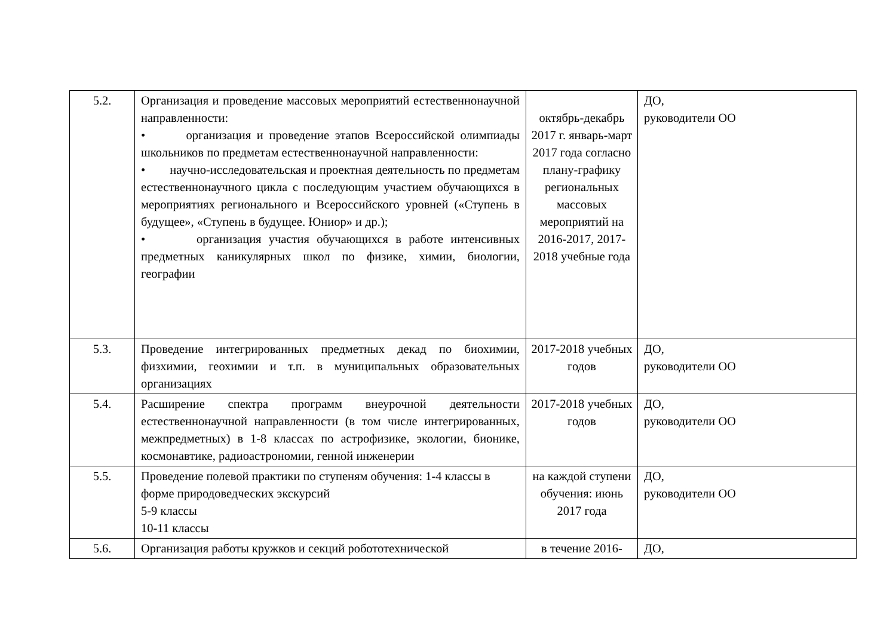| 5.2. | Организация и проведение массовых мероприятий естественнонаучной направленности: • организация и проведение этапов Всероссийской олимпиады школьников по предметам естественнонаучной направленности: • научно-исследовательская и проектная деятельность по предметам естественнонаучного цикла с последующим участием обучающихся в мероприятиях регионального и Всероссийского уровней («Ступень в будущее», «Ступень в будущее. Юниор» и др.); • организация участия обучающихся в работе интенсивных предметных каникулярных школ по физике, химии, биологии, географии | октябрь-декабрь 2017 г. январь-март 2017 года согласно плану-графику региональных массовых мероприятий на 2016-2017, 2017-2018 учебные года | ДО, руководители ОО |
| 5.3. | Проведение интегрированных предметных декад по биохимии, физхимии, геохимии и т.п. в муниципальных образовательных организациях | 2017-2018 учебных годов | ДО, руководители ОО |
| 5.4. | Расширение спектра программ внеурочной деятельности естественнонаучной направленности (в том числе интегрированных, межпредметных) в 1-8 классах по астрофизике, экологии, бионике, космонавтике, радиоастрономии, генной инженерии | 2017-2018 учебных годов | ДО, руководители ОО |
| 5.5. | Проведение полевой практики по ступеням обучения: 1-4 классы в форме природоведческих экскурсий 5-9 классы 10-11 классы | на каждой ступени обучения: июнь 2017 года | ДО, руководители ОО |
| 5.6. | Организация работы кружков и секций робототехнической | в течение 2016- | ДО, |